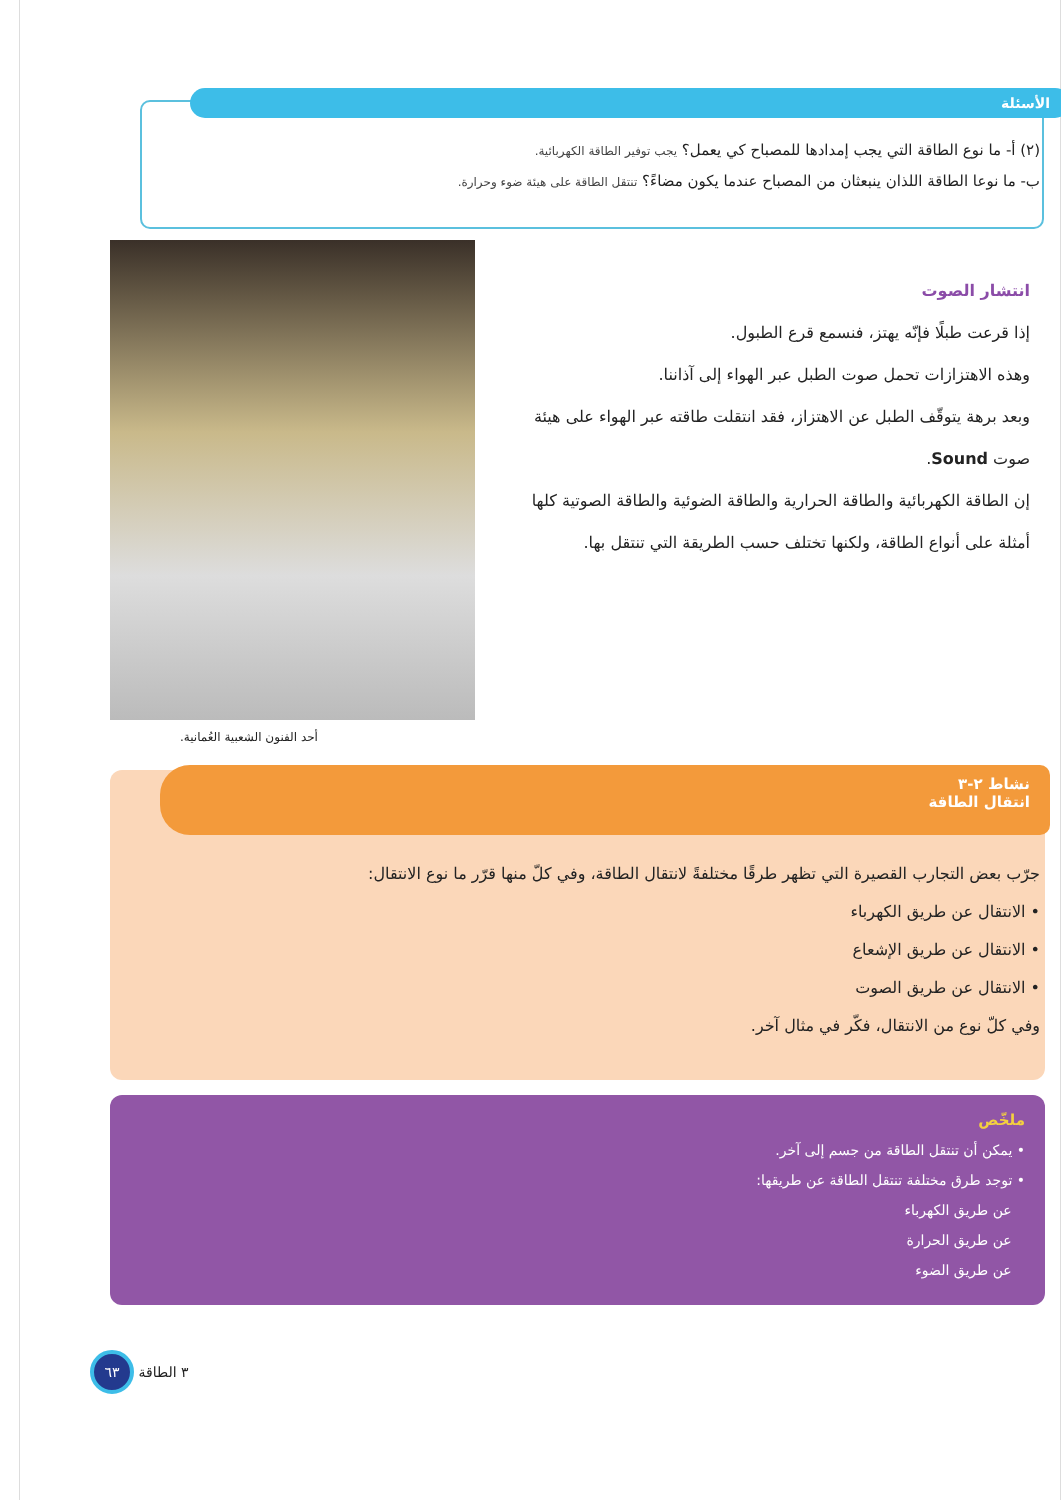الأسئلة
(٢) أ- ما نوع الطاقة التي يجب إمدادها للمصباح كي يعمل؟ يجب توفير الطاقة الكهربائية.
ب- ما نوعا الطاقة اللذان ينبعثان من المصباح عندما يكون مضاءً؟ تنتقل الطاقة على هيئة ضوء وحرارة.
أحد الفنون الشعبية العُمانية.
انتشار الصوت
إذا قرعت طبلًا فإنّه يهتز، فنسمع قرع الطبول.
وهذه الاهتزازات تحمل صوت الطبل عبر الهواء إلى آذاننا.
وبعد برهة يتوقّف الطبل عن الاهتزاز، فقد انتقلت طاقته عبر الهواء على هيئة صوت Sound.
إن الطاقة الكهربائية والطاقة الحرارية والطاقة الضوئية والطاقة الصوتية كلها أمثلة على أنواع الطاقة، ولكنها تختلف حسب الطريقة التي تنتقل بها.
نشاط ٢-٣
انتقال الطاقة
جرّب بعض التجارب القصيرة التي تظهر طرقًا مختلفةً لانتقال الطاقة، وفي كلّ منها قرّر ما نوع الانتقال:
• الانتقال عن طريق الكهرباء
• الانتقال عن طريق الإشعاع
• الانتقال عن طريق الصوت
وفي كلّ نوع من الانتقال، فكّر في مثال آخر.
ملخّص
• يمكن أن تنتقل الطاقة من جسم إلى آخر.
• توجد طرق مختلفة تنتقل الطاقة عن طريقها:
عن طريق الكهرباء
عن طريق الحرارة
عن طريق الضوء
٣ الطاقة ٦٣